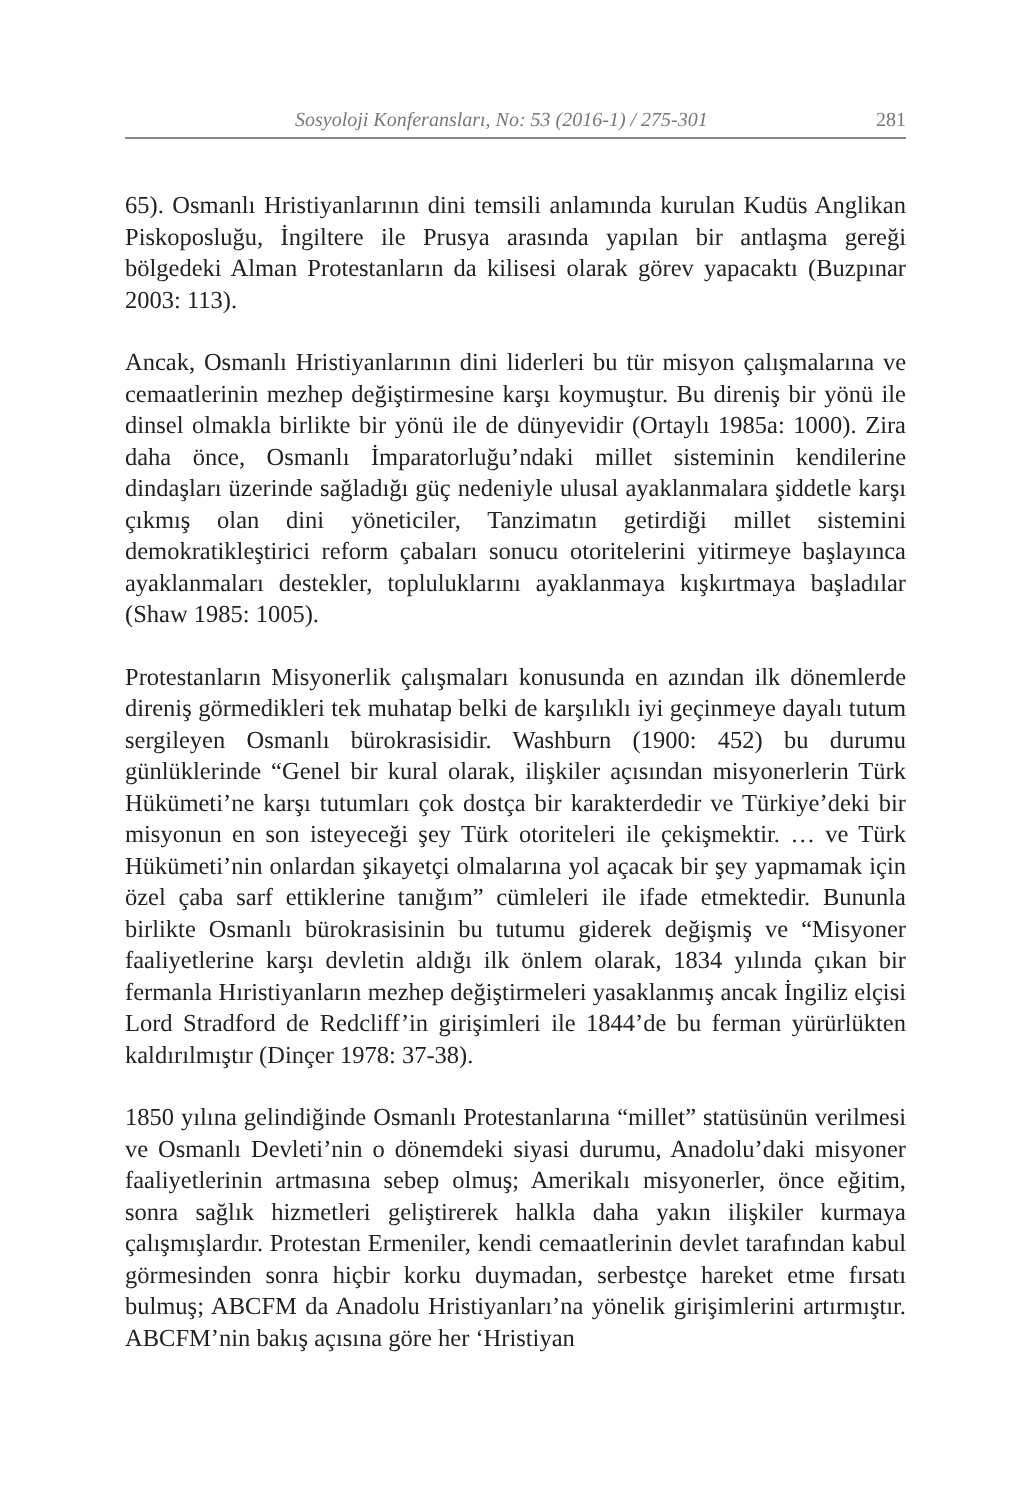Sosyoloji Konferansları, No: 53 (2016-1) / 275-301 281
65). Osmanlı Hristiyanlarının dini temsili anlamında kurulan Kudüs Anglikan Piskoposluğu, İngiltere ile Prusya arasında yapılan bir antlaşma gereği bölgedeki Alman Protestanların da kilisesi olarak görev yapacaktı (Buzpınar 2003: 113).
Ancak, Osmanlı Hristiyanlarının dini liderleri bu tür misyon çalışmalarına ve cemaatlerinin mezhep değiştirmesine karşı koymuştur. Bu direniş bir yönü ile dinsel olmakla birlikte bir yönü ile de dünyevidir (Ortaylı 1985a: 1000). Zira daha önce, Osmanlı İmparatorluğu’ndaki millet sisteminin kendilerine dindaşları üzerinde sağladığı güç nedeniyle ulusal ayaklanmalara şiddetle karşı çıkmış olan dini yöneticiler, Tanzimatın getirdiği millet sistemini demokratikleştirici reform çabaları sonucu otoritelerini yitirmeye başlayınca ayaklanmaları destekler, topluluklarını ayaklanmaya kışkırtmaya başladılar (Shaw 1985: 1005).
Protestanların Misyonerlik çalışmaları konusunda en azından ilk dönemlerde direniş görmedikleri tek muhatap belki de karşılıklı iyi geçinmeye dayalı tutum sergileyen Osmanlı bürokrasisidir. Washburn (1900: 452) bu durumu günlüklerinde “Genel bir kural olarak, ilişkiler açısından misyonerlerin Türk Hükümeti’ne karşı tutumları çok dostça bir karakterdedir ve Türkiye’deki bir misyonun en son isteyeceği şey Türk otoriteleri ile çekişmektir. … ve Türk Hükümeti’nin onlardan şikayetçi olmalarına yol açacak bir şey yapmamak için özel çaba sarf ettiklerine tanığım” cümleleri ile ifade etmektedir. Bununla birlikte Osmanlı bürokrasisinin bu tutumu giderek değişmiş ve “Misyoner faaliyetlerine karşı devletin aldığı ilk önlem olarak, 1834 yılında çıkan bir fermanla Hıristiyanların mezhep değiştirmeleri yasaklanmış ancak İngiliz elçisi Lord Stradford de Redcliff’in girişimleri ile 1844’de bu ferman yürürlükten kaldırılmıştır (Dinçer 1978: 37-38).
1850 yılına gelindiğinde Osmanlı Protestanlarına “millet” statüsünün verilmesi ve Osmanlı Devleti’nin o dönemdeki siyasi durumu, Anadolu’daki misyoner faaliyetlerinin artmasına sebep olmuş; Amerikalı misyonerler, önce eğitim, sonra sağlık hizmetleri geliştirerek halkla daha yakın ilişkiler kurmaya çalışmışlardır. Protestan Ermeniler, kendi cemaatlerinin devlet tarafından kabul görmesinden sonra hiçbir korku duymadan, serbestçe hareket etme fırsatı bulmuş; ABCFM da Anadolu Hristiyanları’na yönelik girişimlerini artırmıştır. ABCFM’nin bakış açısına göre her ‘Hristiyan